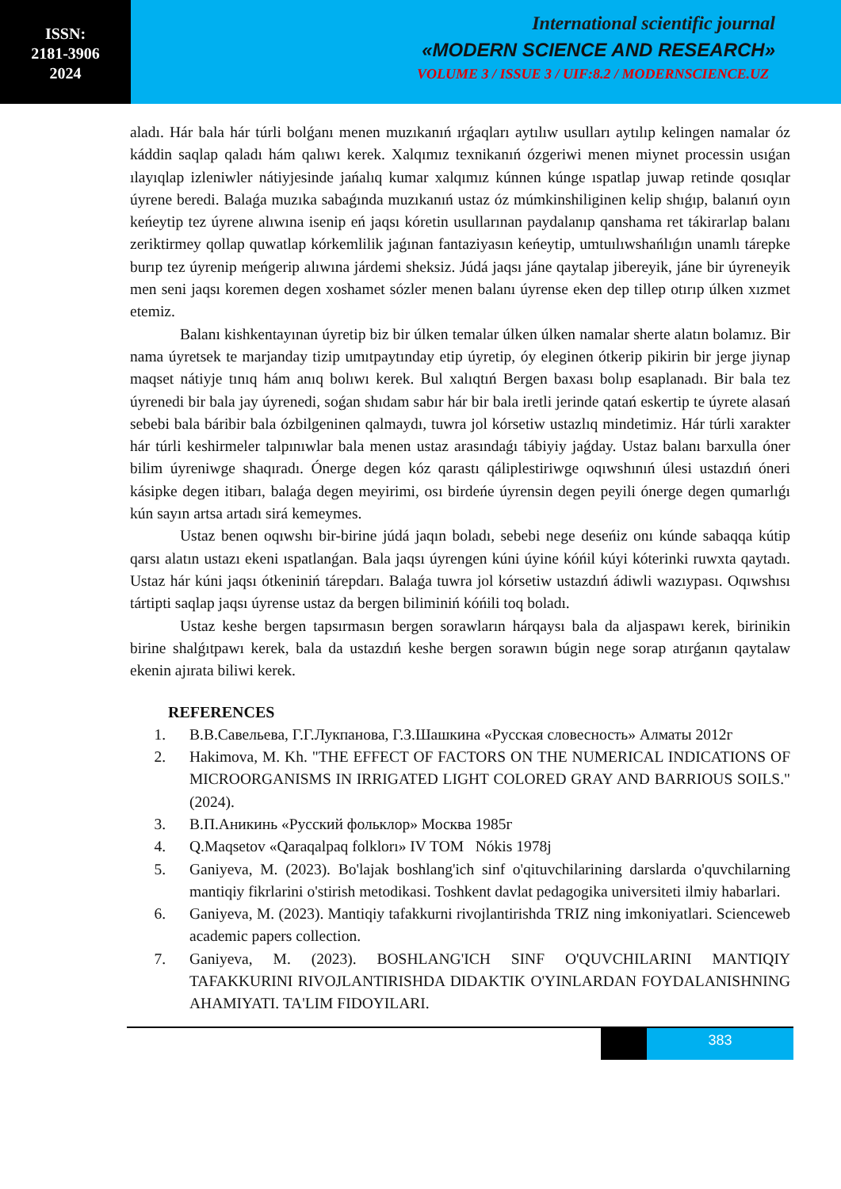ISSN:
2181-3906
2024
International scientific journal
«MODERN SCIENCE AND RESEARCH»
VOLUME 3 / ISSUE 3 / UIF:8.2 / MODERNSCIENCE.UZ
aladı. Hár bala hár túrli bolǵanı menen muzıkanıń ırǵaqları aytılıw usulları aytılıp kelingen namalar óz káddin saqlap qaladı hám qalıwı kerek. Xalqımız texnikanıń ózgeriwi menen miynet processin usıǵan ılayıqlap izleniwler nátiyjesinde jańalıq kumar xalqımız kúnnen kúnge ıspatlap juwap retinde qosıqlar úyrene beredi. Balaǵa muzıka sabaǵında muzıkanıń ustaz óz múmkinshiliginen kelip shıǵıp, balanıń oyın keńeytip tez úyrene alıwına isenip eń jaqsı kóretin usullarınan paydalanıp qanshama ret tákirarlap balanı zeriktirmey qollap quwatlap kórkemlilik jaǵınan fantaziyasın keńeytip, umtuılıwshańlıǵın unamlı tárepke burıp tez úyrenip meńgerip alıwına járdemi sheksiz. Júdá jaqsı jáne qaytalap jibereyik, jáne bir úyreneyik men seni jaqsı koremen degen xoshamet sózler menen balanı úyrense eken dep tillep otırıp úlken xızmet etemiz.
Balanı kishkentayınan úyretip biz bir úlken temalar úlken úlken namalar sherte alatın bolamız. Bir nama úyretsek te marjanday tizip umıtpaytınday etip úyretip, óy eleginen ótkerip pikirin bir jerge jiynap maqset nátiyje tınıq hám anıq bolıwı kerek. Bul xalıqtıń Bergen baxası bolıp esaplanadı. Bir bala tez úyrenedi bir bala jay úyrenedi, soǵan shıdam sabır hár bir bala iretli jerinde qatań eskertip te úyrete alasań sebebi bala báribir bala ózbilgeninen qalmaydı, tuwra jol kórsetiw ustazlıq mindetimiz. Hár túrli xarakter hár túrli keshirmeler talpınıwlar bala menen ustaz arasındaǵı tábiyiy jaǵday. Ustaz balanı barxulla óner bilim úyreniwge shaqıradı. Ónerge degen kóz qarastı qáliplestiriwge oqıwshınıń úlesi ustazdıń óneri kásipke degen itibarı, balaǵa degen meyirimi, osı birdeńe úyrensin degen peyili ónerge degen qumarlıǵı kún sayın artsa artadı sirá kemeymes.
Ustaz benen oqıwshı bir-birine júdá jaqın boladı, sebebi nege deseńiz onı kúnde sabaqqa kútip qarsı alatın ustazı ekeni ıspatlanǵan. Bala jaqsı úyrengen kúni úyine kóńil kúyi kóterinki ruwxta qaytadı. Ustaz hár kúni jaqsı ótkeniniń tárepdarı. Balaǵa tuwra jol kórsetiw ustazdıń ádiwli wazıypası. Oqıwshısı tártipti saqlap jaqsı úyrense ustaz da bergen biliminiń kóńili toq boladı.
Ustaz keshe bergen tapsırmasın bergen sorawların hárqaysı bala da aljaspawı kerek, birinikin birine shalǵıtpawı kerek, bala da ustazdıń keshe bergen sorawın búgin nege sorap atırǵanın qaytalaw ekenin ajırata biliwi kerek.
REFERENCES
1. В.В.Савельева, Г.Г.Лукпанова, Г.З.Шашкина «Русская словесность» Алматы 2012г
2. Hakimova, M. Kh. "THE EFFECT OF FACTORS ON THE NUMERICAL INDICATIONS OF MICROORGANISMS IN IRRIGATED LIGHT COLORED GRAY AND BARRIOUS SOILS." (2024).
3. В.П.Аникинь «Русский фольклор» Москва 1985г
4. Q.Maqsetov «Qaraqalpaq folklorı» IV TOM Nókis 1978j
5. Ganiyeva, M. (2023). Bo'lajak boshlang'ich sinf o'qituvchilarining darslarda o'quvchilarning mantiqiy fikrlarini o'stirish metodikasi. Toshkent davlat pedagogika universiteti ilmiy habarlari.
6. Ganiyeva, M. (2023). Mantiqiy tafakkurni rivojlantirishda TRIZ ning imkoniyatlari. Scienceweb academic papers collection.
7. Ganiyeva, M. (2023). BOSHLANG'ICH SINF O'QUVCHILARINI MANTIQIY TAFAKKURINI RIVOJLANTIRISHDA DIDAKTIK O'YINLARDAN FOYDALANISHNING AHAMIYATI. TA'LIM FIDOYILARI.
383